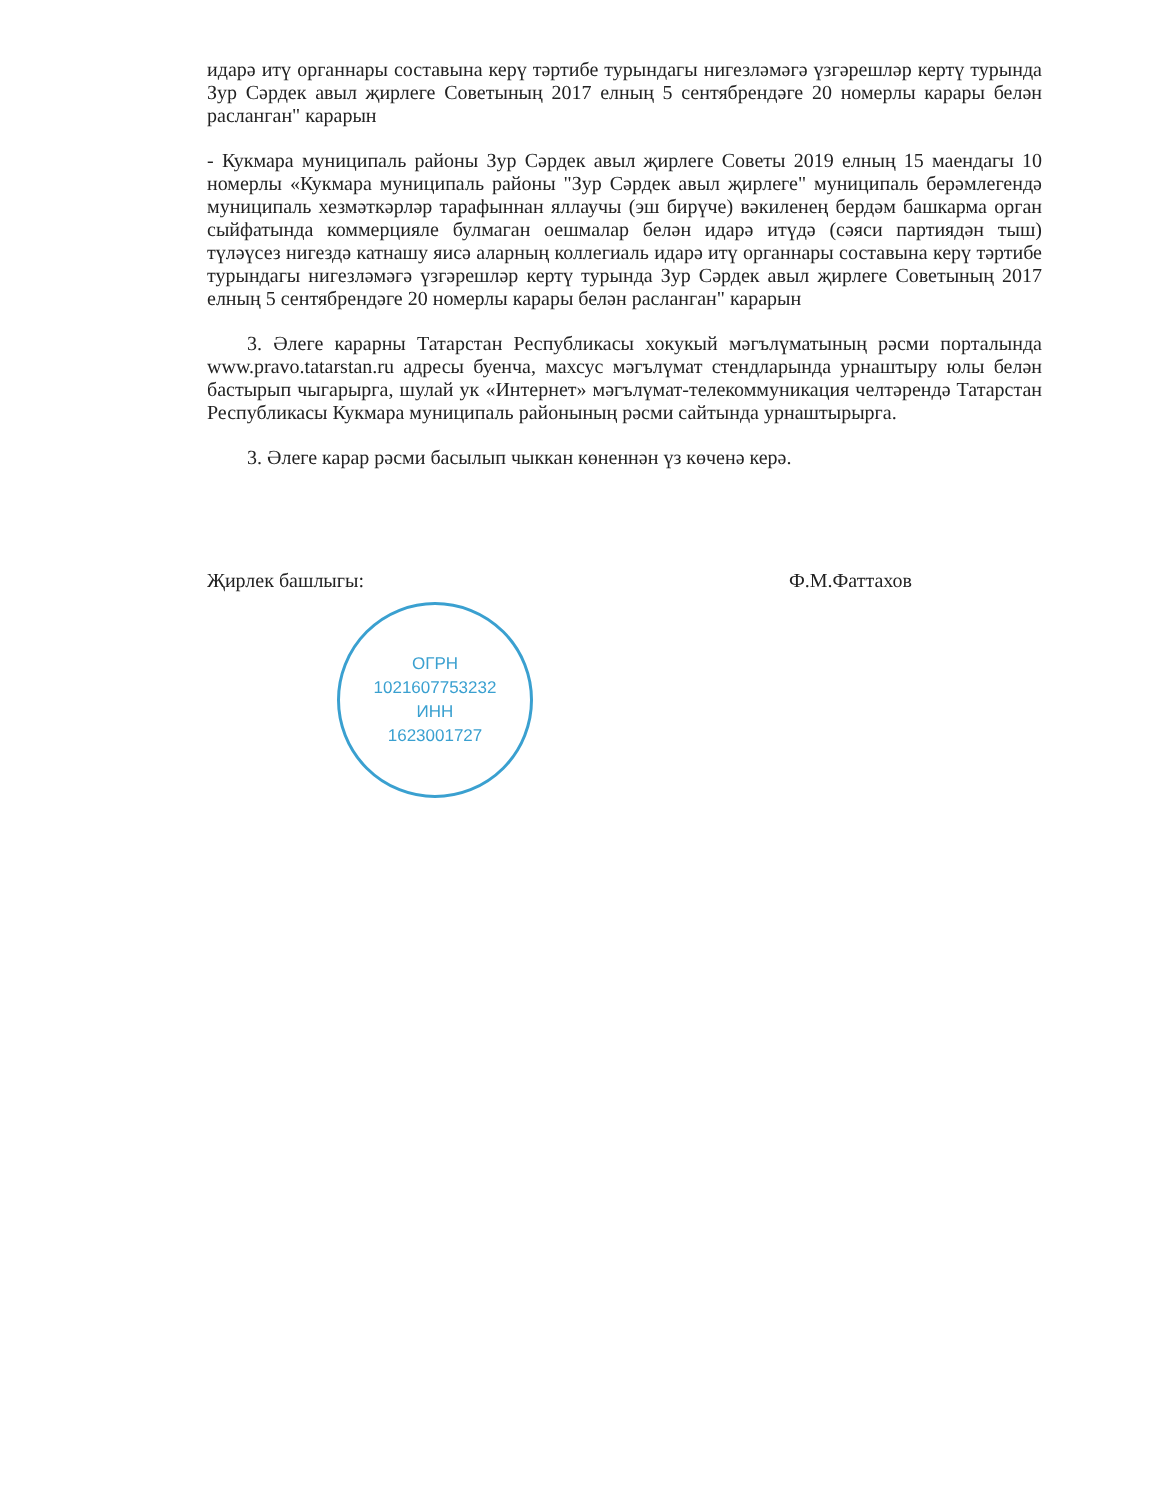идарә итү органнары составына керү тәртибе турындагы нигезләмәгә үзгәрешләр кертү турында Зур Сәрдек авыл җирлеге Советының 2017 елның 5 сентябрендәге 20 номерлы карары белән расланган" карарын
- Кукмара муниципаль районы Зур Сәрдек авыл җирлеге Советы 2019 елның 15 маендагы 10 номерлы «Кукмара муниципаль районы "Зур Сәрдек авыл җирлеге" муниципаль берәмлегендә муниципаль хезмәткәрләр тарафыннан яллаучы (эш бирүче) вәкиленең бердәм башкарма орган сыйфатында коммерцияле булмаган оешмалар белән идарә итүдә (сәяси партиядән тыш) түләүсез нигездә катнашу яисә аларның коллегиаль идарә итү органнары составына керү тәртибе турындагы нигезләмәгә үзгәрешләр кертү турында Зур Сәрдек авыл җирлеге Советының 2017 елның 5 сентябрендәге 20 номерлы карары белән расланган" карарын
3. Әлеге карарны Татарстан Республикасы хокукый мәгълүматының рәсми порталында www.pravo.tatarstan.ru адресы буенча, махсус мәгълүмат стендларында урнаштыру юлы белән бастырып чыгарырга, шулай ук «Интернет» мәгълүмат-телекоммуникация челтәрендә Татарстан Республикасы Кукмара муниципаль районының рәсми сайтында урнаштырырга.
3. Әлеге карар рәсми басылып чыккан көненнән үз көченә керә.
Җирлек башлыгы: Ф.М.Фаттахов
ОГРН
1021607753232
ИНН
1623001727